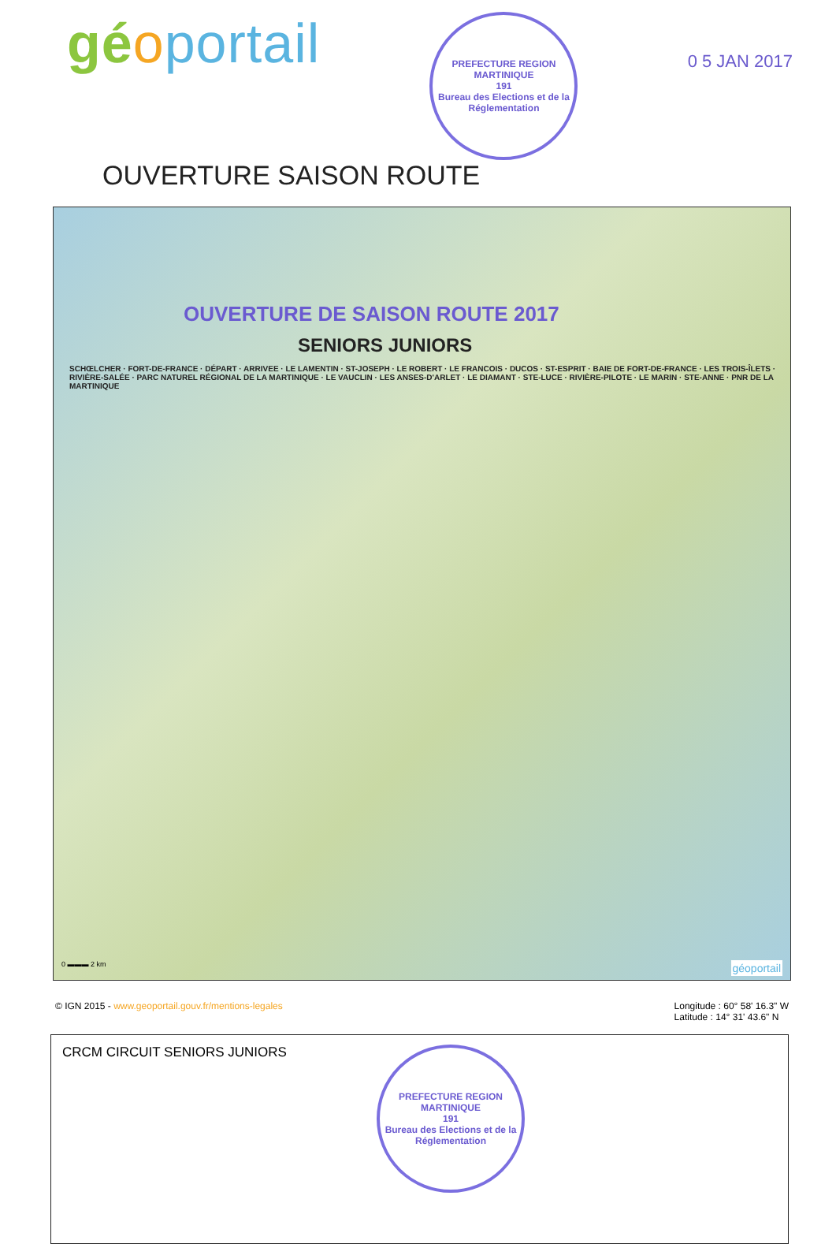géoportail
PREFECTURE REGION MARTINIQUE
191
Bureau des Elections et de la Réglementation
0 5 JAN 2017
OUVERTURE SAISON ROUTE
OUVERTURE DE SAISON ROUTE 2017
SENIORS JUNIORS
SCHŒLCHER · FORT-DE-FRANCE · DÉPART · ARRIVEE · LE LAMENTIN · ST-JOSEPH · LE ROBERT · LE FRANCOIS · DUCOS · ST-ESPRIT · BAIE DE FORT-DE-FRANCE · LES TROIS-ÎLETS · RIVIÈRE-SALÉE · PARC NATUREL RÉGIONAL DE LA MARTINIQUE · LE VAUCLIN · LES ANSES-D'ARLET · LE DIAMANT · STE-LUCE · RIVIÈRE-PILOTE · LE MARIN · STE-ANNE · PNR DE LA MARTINIQUE
0 ▬▬▬ 2 km géoportail
© IGN 2015 - www.geoportail.gouv.fr/mentions-legales
Longitude : 60° 58' 16.3" W
Latitude : 14° 31' 43.6" N
CRCM CIRCUIT SENIORS JUNIORS
PREFECTURE REGION MARTINIQUE
191
Bureau des Elections et de la Réglementation